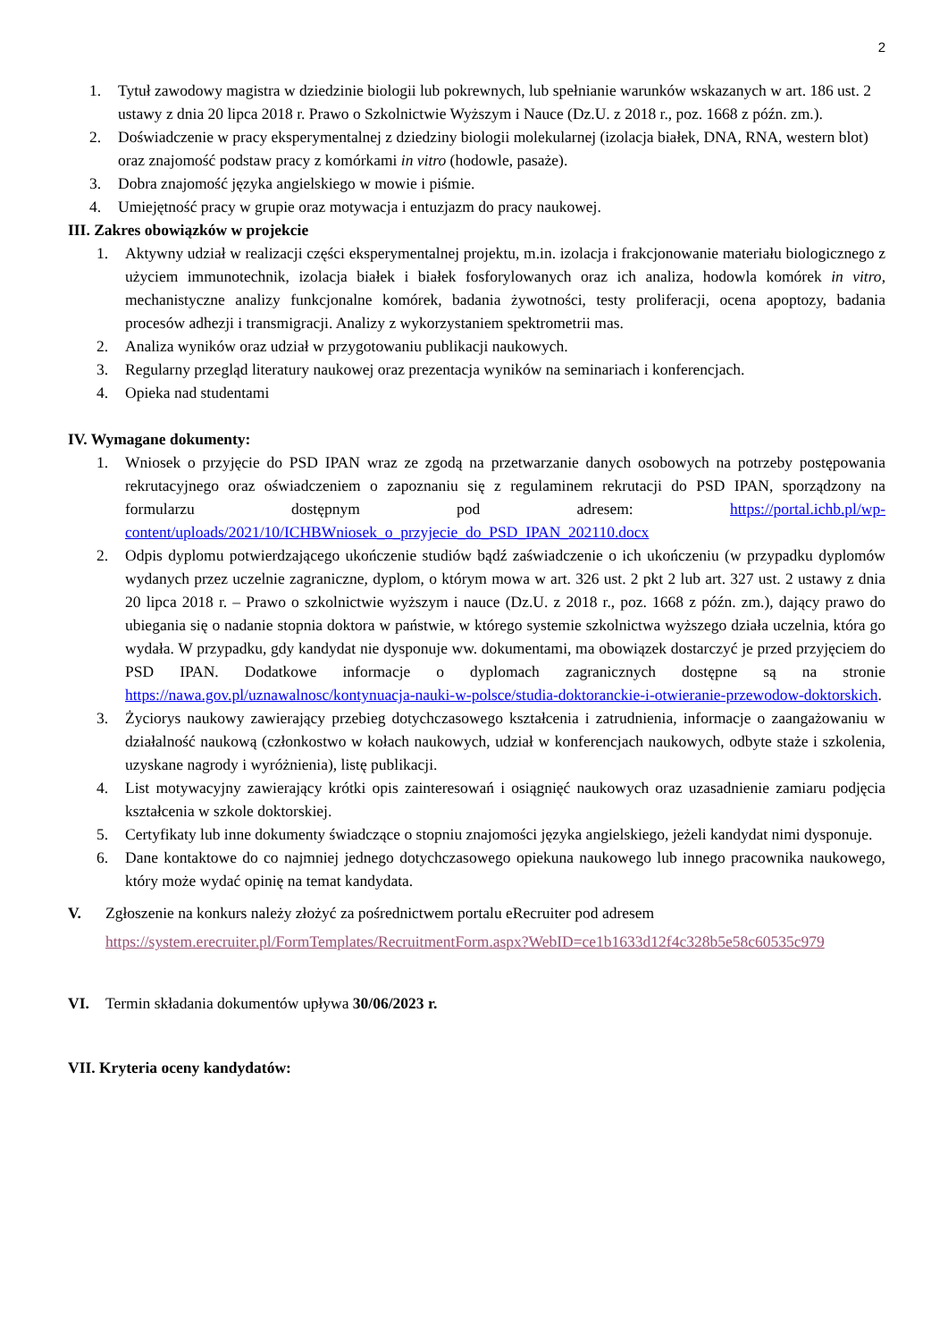2
1. Tytuł zawodowy magistra w dziedzinie biologii lub pokrewnych, lub spełnianie warunków wskazanych w art. 186 ust. 2 ustawy z dnia 20 lipca 2018 r. Prawo o Szkolnictwie Wyższym i Nauce (Dz.U. z 2018 r., poz. 1668 z późn. zm.).
2. Doświadczenie w pracy eksperymentalnej z dziedziny biologii molekularnej (izolacja białek, DNA, RNA, western blot) oraz znajomość podstaw pracy z komórkami in vitro (hodowle, pasaże).
3. Dobra znajomość języka angielskiego w mowie i piśmie.
4. Umiejętność pracy w grupie oraz motywacja i entuzjazm do pracy naukowej.
III. Zakres obowiązków w projekcie
1. Aktywny udział w realizacji części eksperymentalnej projektu, m.in. izolacja i frakcjonowanie materiału biologicznego z użyciem immunotechnik, izolacja białek i białek fosforylowanych oraz ich analiza, hodowla komórek in vitro, mechanistyczne analizy funkcjonalne komórek, badania żywotności, testy proliferacji, ocena apoptozy, badania procesów adhezji i transmigracji. Analizy z wykorzystaniem spektrometrii mas.
2. Analiza wyników oraz udział w przygotowaniu publikacji naukowych.
3. Regularny przegląd literatury naukowej oraz prezentacja wyników na seminariach i konferencjach.
4. Opieka nad studentami
IV. Wymagane dokumenty:
1. Wniosek o przyjęcie do PSD IPAN wraz ze zgodą na przetwarzanie danych osobowych na potrzeby postępowania rekrutacyjnego oraz oświadczeniem o zapoznaniu się z regulaminem rekrutacji do PSD IPAN, sporządzony na formularzu dostępnym pod adresem: https://portal.ichb.pl/wp-content/uploads/2021/10/ICHBWniosek_o_przyjecie_do_PSD_IPAN_202110.docx
2. Odpis dyplomu potwierdzającego ukończenie studiów bądź zaświadczenie o ich ukończeniu (w przypadku dyplomów wydanych przez uczelnie zagraniczne, dyplom, o którym mowa w art. 326 ust. 2 pkt 2 lub art. 327 ust. 2 ustawy z dnia 20 lipca 2018 r. – Prawo o szkolnictwie wyższym i nauce (Dz.U. z 2018 r., poz. 1668 z późn. zm.), dający prawo do ubiegania się o nadanie stopnia doktora w państwie, w którego systemie szkolnictwa wyższego działa uczelnia, która go wydała. W przypadku, gdy kandydat nie dysponuje ww. dokumentami, ma obowiązek dostarczyć je przed przyjęciem do PSD IPAN. Dodatkowe informacje o dyplomach zagranicznych dostępne są na stronie https://nawa.gov.pl/uznawalnosc/kontynuacja-nauki-w-polsce/studia-doktoranckie-i-otwieranie-przewodow-doktorskich.
3. Życiorys naukowy zawierający przebieg dotychczasowego kształcenia i zatrudnienia, informacje o zaangażowaniu w działalność naukową (członkostwo w kołach naukowych, udział w konferencjach naukowych, odbyte staże i szkolenia, uzyskane nagrody i wyróżnienia), listę publikacji.
4. List motywacyjny zawierający krótki opis zainteresowań i osiągnięć naukowych oraz uzasadnienie zamiaru podjęcia kształcenia w szkole doktorskiej.
5. Certyfikaty lub inne dokumenty świadczące o stopniu znajomości języka angielskiego, jeżeli kandydat nimi dysponuje.
6. Dane kontaktowe do co najmniej jednego dotychczasowego opiekuna naukowego lub innego pracownika naukowego, który może wydać opinię na temat kandydata.
V. Zgłoszenie na konkurs należy złożyć za pośrednictwem portalu eRecruiter pod adresem
https://system.erecruiter.pl/FormTemplates/RecruitmentForm.aspx?WebID=ce1b1633d12f4c328b5e58c60535c979
VI. Termin składania dokumentów upływa 30/06/2023 r.
VII. Kryteria oceny kandydatów: